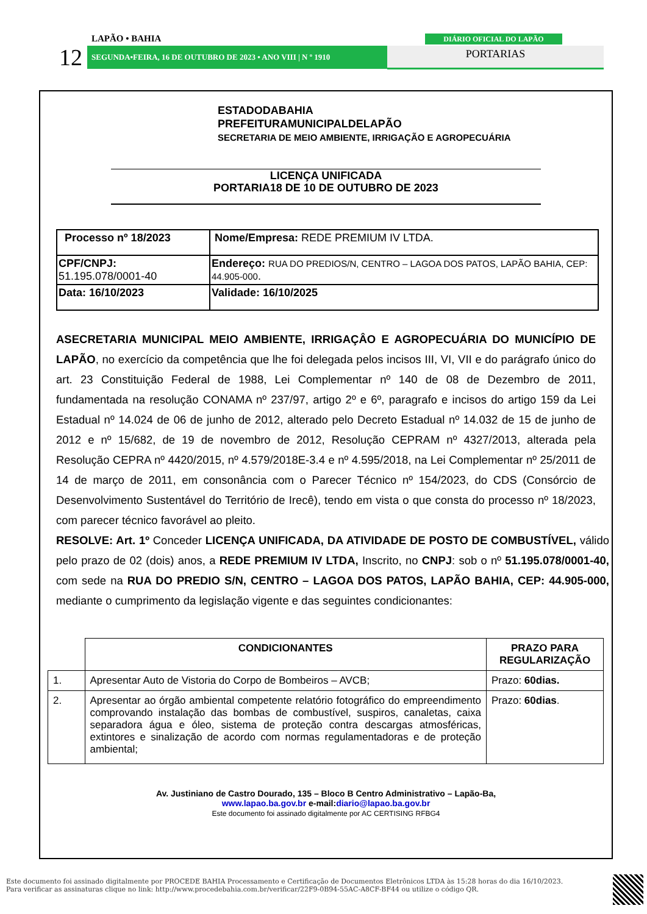LAPÃO • BAHIA
12 SEGUNDA•FEIRA, 16 DE OUTUBRO DE 2023 • ANO VIII | N º 1910
DIÁRIO OFICIAL DO LAPÃO
PORTARIAS
ESTADODABAHIA
PREFEITURAMUNICIPALDELAPÃO
SECRETARIA DE MEIO AMBIENTE, IRRIGAÇÃO E AGROPECUÁRIA
LICENÇA UNIFICADA
PORTARIA18 DE 10 DE OUTUBRO DE 2023
| Processo nº 18/2023 | Nome/Empresa: REDE PREMIUM IV LTDA. |
| CPF/CNPJ: 51.195.078/0001-40 | Endereço: RUA DO PREDIOS/N, CENTRO – LAGOA DOS PATOS, LAPÃO BAHIA, CEP: 44.905-000 . |
| Data: 16/10/2023 | Validade: 16/10/2025 |
ASECRETARIA MUNICIPAL MEIO AMBIENTE, IRRIGAÇÂO E AGROPECUÁRIA DO MUNICÍPIO DE LAPÃO, no exercício da competência que lhe foi delegada pelos incisos III, VI, VII e do parágrafo único do art. 23 Constituição Federal de 1988, Lei Complementar nº 140 de 08 de Dezembro de 2011, fundamentada na resolução CONAMA nº 237/97, artigo 2º e 6º, paragrafo e incisos do artigo 159 da Lei Estadual nº 14.024 de 06 de junho de 2012, alterado pelo Decreto Estadual nº 14.032 de 15 de junho de 2012 e nº 15/682, de 19 de novembro de 2012, Resolução CEPRAM nº 4327/2013, alterada pela Resolução CEPRA nº 4420/2015, nº 4.579/2018E-3.4 e nº 4.595/2018, na Lei Complementar nº 25/2011 de 14 de março de 2011, em consonância com o Parecer Técnico nº 154/2023, do CDS (Consórcio de Desenvolvimento Sustentável do Território de Irecê), tendo em vista o que consta do processo nº 18/2023, com parecer técnico favorável ao pleito.
RESOLVE: Art. 1º Conceder LICENÇA UNIFICADA, DA ATIVIDADE DE POSTO DE COMBUSTÍVEL, válido pelo prazo de 02 (dois) anos, a REDE PREMIUM IV LTDA, Inscrito, no CNPJ: sob o nº 51.195.078/0001-40, com sede na RUA DO PREDIO S/N, CENTRO – LAGOA DOS PATOS, LAPÃO BAHIA, CEP: 44.905-000, mediante o cumprimento da legislação vigente e das seguintes condicionantes:
| | CONDICIONANTES | PRAZO PARA REGULARIZAÇÃO |
| --- | --- | --- |
| 1. | Apresentar Auto de Vistoria do Corpo de Bombeiros – AVCB; | Prazo: 60dias. |
| 2. | Apresentar ao órgão ambiental competente relatório fotográfico do empreendimento comprovando instalação das bombas de combustível, suspiros, canaletas, caixa separadora água e óleo, sistema de proteção contra descargas atmosféricas, extintores e sinalização de acordo com normas regulamentadoras e de proteção ambiental; | Prazo: 60dias . |
Av. Justiniano de Castro Dourado, 135 – Bloco B Centro Administrativo – Lapão-Ba,
www.lapao.ba.gov.br e-mail:diario@lapao.ba.gov.br
Este documento foi assinado digitalmente por AC CERTISING RFBG4
Este documento foi assinado digitalmente por PROCEDE BAHIA Processamento e Certificação de Documentos Eletrônicos LTDA às 15:28 horas do dia 16/10/2023.
Para verificar as assinaturas clique no link: http://www.procedebahia.com.br/verificar/22F9-0B94-55AC-A8CF-BF44 ou utilize o código QR.